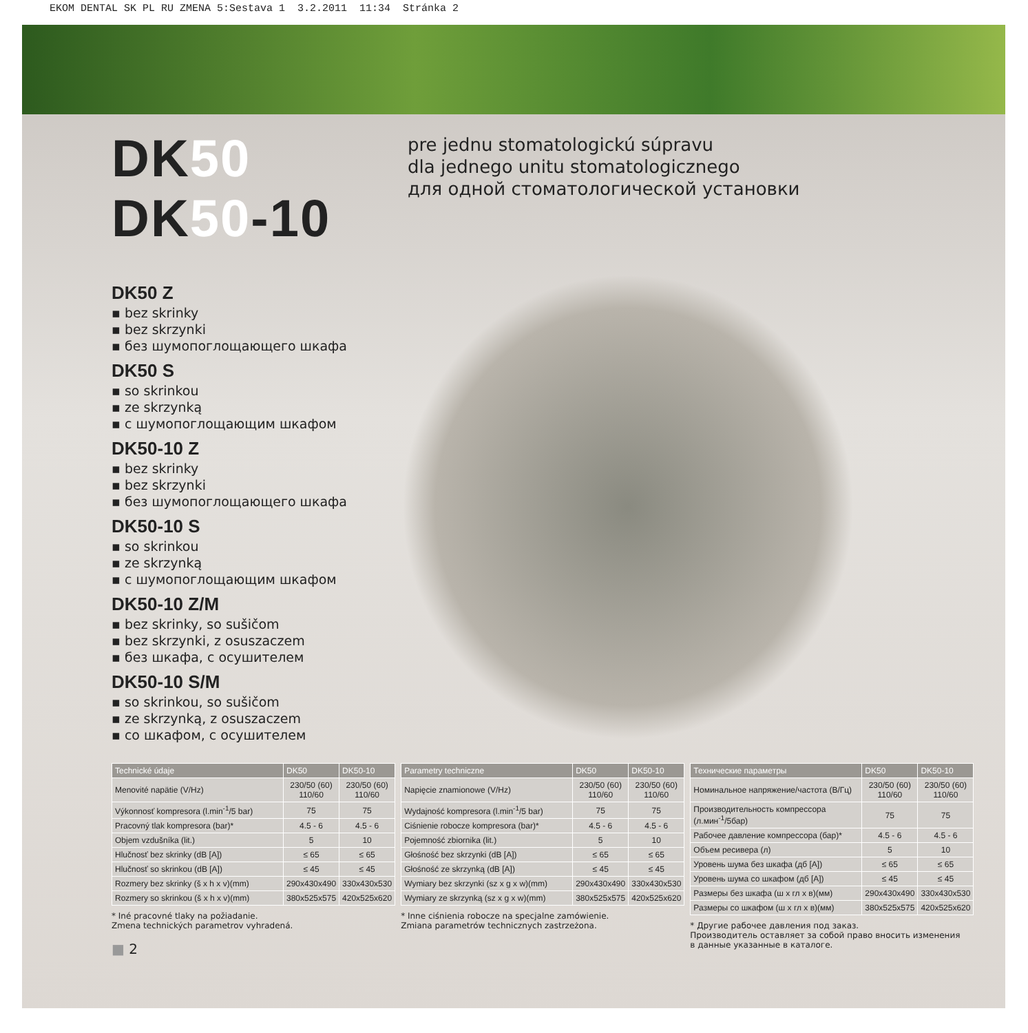EKOM DENTAL SK PL RU ZMENA 5:Sestava 1 3.2.2011 11:34 Stránka 2
DK50 DK50-10
pre jednu stomatologickú súpravu
dla jednego unitu stomatologicznego
для одной стоматологической установки
DK50 Z
▪ bez skrinky
▪ bez skrzynki
▪ без шумопоглощающего шкафа
DK50 S
▪ so skrinkou
▪ ze skrzynką
▪ с шумопоглощающим шкафом
DK50-10 Z
▪ bez skrinky
▪ bez skrzynki
▪ без шумопоглощающего шкафа
DK50-10 S
▪ so skrinkou
▪ ze skrzynką
▪ с шумопоглощающим шкафом
DK50-10 Z/M
▪ bez skrinky, so sušičom
▪ bez skrzynki, z osuszaczem
▪ без шкафа, с осушителем
DK50-10 S/M
▪ so skrinkou, so sušičom
▪ ze skrzynką, z osuszaczem
▪ со шкафом, с осушителем
| Technické údaje | DK50 | DK50-10 |
| --- | --- | --- |
| Menovité napätie (V/Hz) | 230/50 (60) 110/60 | 230/50 (60) 110/60 |
| Výkonnosť kompresora (l.min<sup>-1</sup>/5 bar) | 75 | 75 |
| Pracovný tlak kompresora (bar)* | 4.5 - 6 | 4.5 - 6 |
| Objem vzdušníka (lit.) | 5 | 10 |
| Hlučnosť bez skrinky (dB [A]) | ≤ 65 | ≤ 65 |
| Hlučnosť so skrinkou (dB [A]) | ≤ 45 | ≤ 45 |
| Rozmery bez skrinky (š x h x v)(mm) | 290x430x490 | 330x430x530 |
| Rozmery so skrinkou (š x h x v)(mm) | 380x525x575 | 420x525x620 |
* Iné pracovné tlaky na požiadanie.
Zmena technických parametrov vyhradená.
| Parametry techniczne | DK50 | DK50-10 |
| --- | --- | --- |
| Napięcie znamionowe (V/Hz) | 230/50 (60) 110/60 | 230/50 (60) 110/60 |
| Wydajność kompresora (l.min<sup>-1</sup>/5 bar) | 75 | 75 |
| Ciśnienie robocze kompresora (bar)* | 4.5 - 6 | 4.5 - 6 |
| Pojemność zbiornika (lit.) | 5 | 10 |
| Głośność bez skrzynki (dB [A]) | ≤ 65 | ≤ 65 |
| Głośność ze skrzynką (dB [A]) | ≤ 45 | ≤ 45 |
| Wymiary bez skrzynki (sz x g x w)(mm) | 290x430x490 | 330x430x530 |
| Wymiary ze skrzynką (sz x g x w)(mm) | 380x525x575 | 420x525x620 |
* Inne ciśnienia robocze na specjalne zamówienie.
Zmiana parametrów technicznych zastrzeżona.
| Технические параметры | DK50 | DK50-10 |
| --- | --- | --- |
| Номинальное напряжение/частота (В/Гц) | 230/50 (60) 110/60 | 230/50 (60) 110/60 |
| Производительность компрессора (л.мин<sup>-1</sup>/5бар) | 75 | 75 |
| Рабочее давление компрессора (бар)* | 4.5 - 6 | 4.5 - 6 |
| Объем ресивера (л) | 5 | 10 |
| Уровень шума без шкафа (дб [A]) | ≤ 65 | ≤ 65 |
| Уровень шума со шкафом (дб [A]) | ≤ 45 | ≤ 45 |
| Размеры без шкафа (ш x гл x в)(мм) | 290x430x490 | 330x430x530 |
| Размеры со шкафом (ш x гл x в)(мм) | 380x525x575 | 420x525x620 |
* Другие рабочее давления под заказ.
Производитель оставляет за собой право вносить изменения
в данные указанные в каталоге.
■ 2